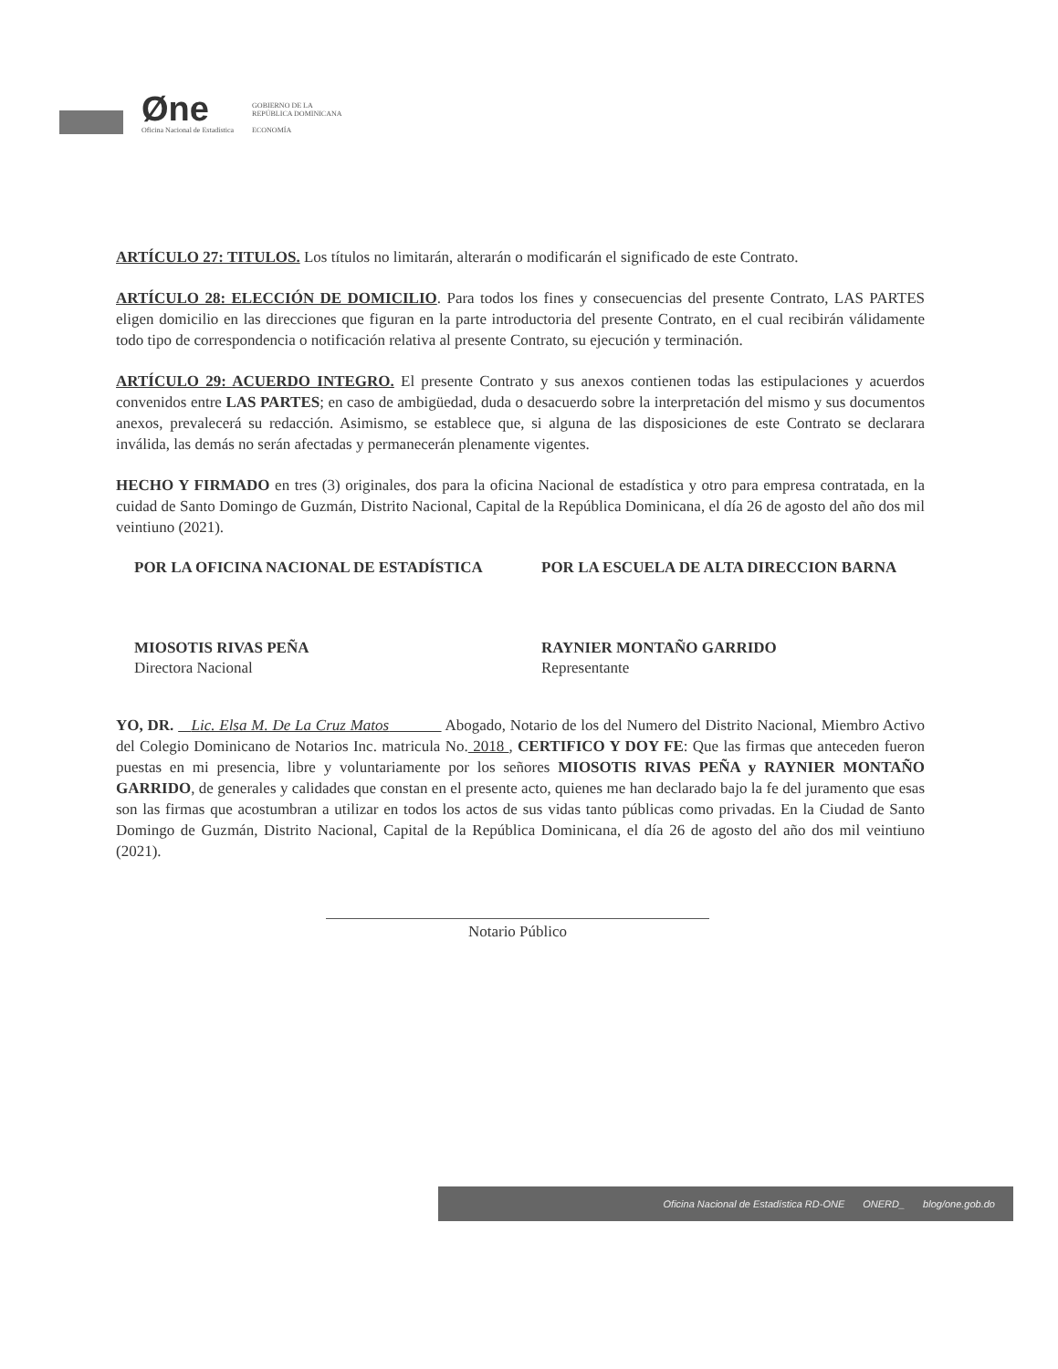Øne
Oficina Nacional de Estadística
GOBIERNO DE LA
REPÚBLICA DOMINICANA
ECONOMÍA
ARTÍCULO 27: TITULOS. Los títulos no limitarán, alterarán o modificarán el significado de este Contrato.
ARTÍCULO 28: ELECCIÓN DE DOMICILIO. Para todos los fines y consecuencias del presente Contrato, LAS PARTES eligen domicilio en las direcciones que figuran en la parte introductoria del presente Contrato, en el cual recibirán válidamente todo tipo de correspondencia o notificación relativa al presente Contrato, su ejecución y terminación.
ARTÍCULO 29: ACUERDO INTEGRO. El presente Contrato y sus anexos contienen todas las estipulaciones y acuerdos convenidos entre LAS PARTES; en caso de ambigüedad, duda o desacuerdo sobre la interpretación del mismo y sus documentos anexos, prevalecerá su redacción. Asimismo, se establece que, si alguna de las disposiciones de este Contrato se declarara inválida, las demás no serán afectadas y permanecerán plenamente vigentes.
HECHO Y FIRMADO en tres (3) originales, dos para la oficina Nacional de estadística y otro para empresa contratada, en la cuidad de Santo Domingo de Guzmán, Distrito Nacional, Capital de la República Dominicana, el día 26 de agosto del año dos mil veintiuno (2021).
POR LA OFICINA NACIONAL DE ESTADÍSTICA
MIOSOTIS RIVAS PEÑA
Directora Nacional
POR LA ESCUELA DE ALTA DIRECCION BARNA
RAYNIER MONTAÑO GARRIDO
Representante
YO, DR. Lic. Elsa M. De La Cruz Matos Abogado, Notario de los del Numero del Distrito Nacional, Miembro Activo del Colegio Dominicano de Notarios Inc. matricula No. 2018 , CERTIFICO Y DOY FE: Que las firmas que anteceden fueron puestas en mi presencia, libre y voluntariamente por los señores MIOSOTIS RIVAS PEÑA y RAYNIER MONTAÑO GARRIDO, de generales y calidades que constan en el presente acto, quienes me han declarado bajo la fe del juramento que esas son las firmas que acostumbran a utilizar en todos los actos de sus vidas tanto públicas como privadas. En la Ciudad de Santo Domingo de Guzmán, Distrito Nacional, Capital de la República Dominicana, el día 26 de agosto del año dos mil veintiuno (2021).
Notario Público
Oficina Nacional de Estadística RD-ONE ONERD_ blog/one.gob.do